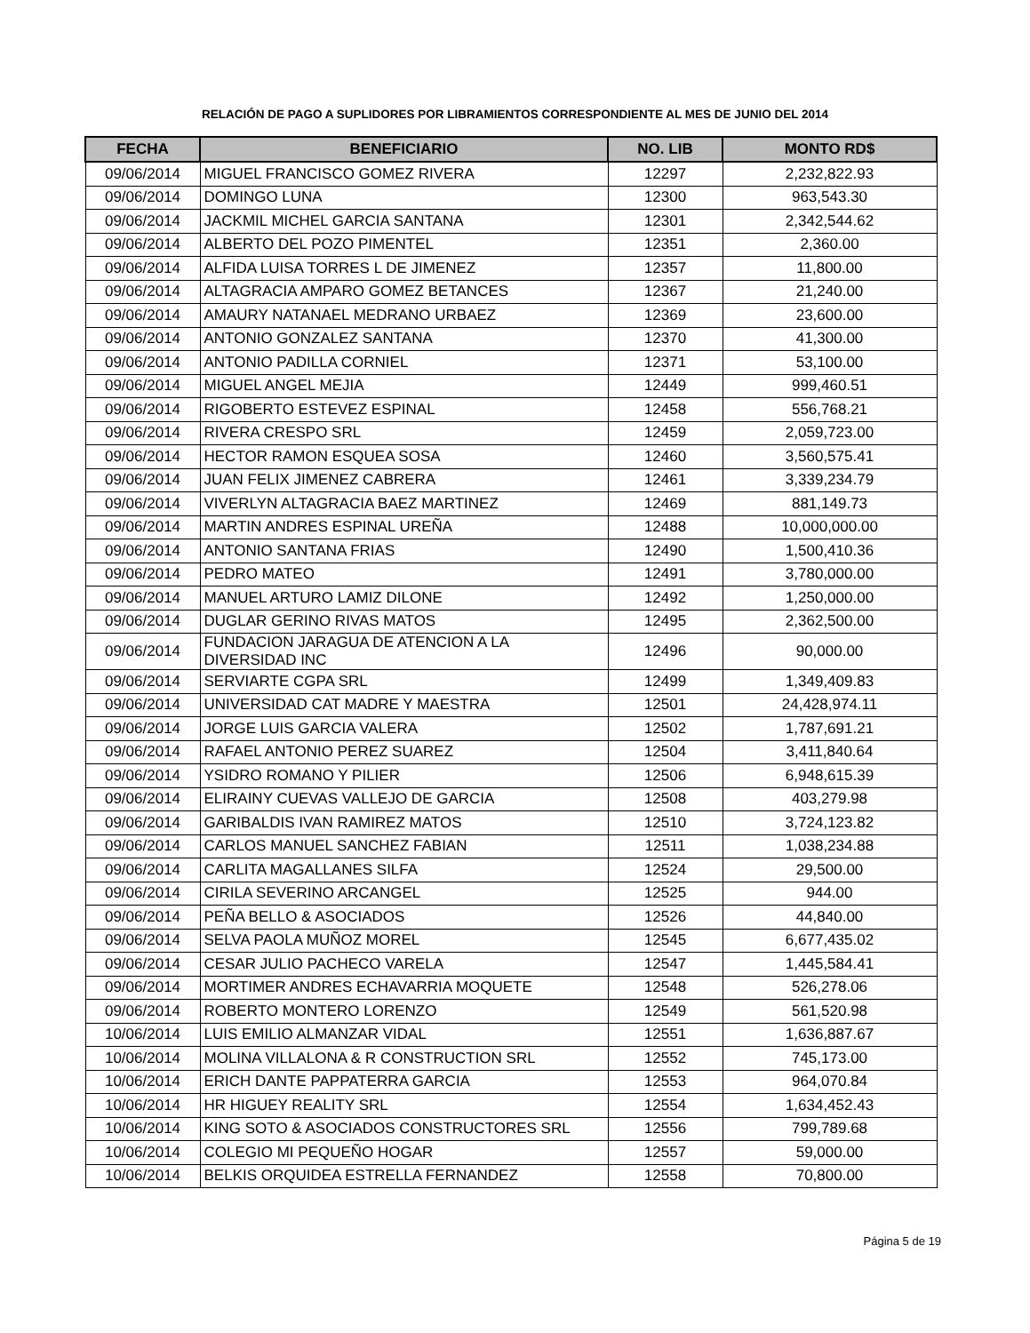RELACIÓN DE PAGO A SUPLIDORES POR LIBRAMIENTOS CORRESPONDIENTE AL MES DE JUNIO DEL 2014
| FECHA | BENEFICIARIO | NO. LIB | MONTO RD$ |
| --- | --- | --- | --- |
| 09/06/2014 | MIGUEL FRANCISCO GOMEZ RIVERA | 12297 | 2,232,822.93 |
| 09/06/2014 | DOMINGO LUNA | 12300 | 963,543.30 |
| 09/06/2014 | JACKMIL MICHEL GARCIA SANTANA | 12301 | 2,342,544.62 |
| 09/06/2014 | ALBERTO DEL POZO PIMENTEL | 12351 | 2,360.00 |
| 09/06/2014 | ALFIDA LUISA TORRES L DE JIMENEZ | 12357 | 11,800.00 |
| 09/06/2014 | ALTAGRACIA AMPARO GOMEZ BETANCES | 12367 | 21,240.00 |
| 09/06/2014 | AMAURY NATANAEL MEDRANO URBAEZ | 12369 | 23,600.00 |
| 09/06/2014 | ANTONIO GONZALEZ SANTANA | 12370 | 41,300.00 |
| 09/06/2014 | ANTONIO PADILLA CORNIEL | 12371 | 53,100.00 |
| 09/06/2014 | MIGUEL ANGEL MEJIA | 12449 | 999,460.51 |
| 09/06/2014 | RIGOBERTO ESTEVEZ ESPINAL | 12458 | 556,768.21 |
| 09/06/2014 | RIVERA CRESPO SRL | 12459 | 2,059,723.00 |
| 09/06/2014 | HECTOR RAMON ESQUEA SOSA | 12460 | 3,560,575.41 |
| 09/06/2014 | JUAN FELIX JIMENEZ CABRERA | 12461 | 3,339,234.79 |
| 09/06/2014 | VIVERLYN ALTAGRACIA BAEZ MARTINEZ | 12469 | 881,149.73 |
| 09/06/2014 | MARTIN ANDRES ESPINAL UREÑA | 12488 | 10,000,000.00 |
| 09/06/2014 | ANTONIO SANTANA FRIAS | 12490 | 1,500,410.36 |
| 09/06/2014 | PEDRO MATEO | 12491 | 3,780,000.00 |
| 09/06/2014 | MANUEL ARTURO LAMIZ DILONE | 12492 | 1,250,000.00 |
| 09/06/2014 | DUGLAR GERINO RIVAS MATOS | 12495 | 2,362,500.00 |
| 09/06/2014 | FUNDACION JARAGUA DE ATENCION A LA DIVERSIDAD INC | 12496 | 90,000.00 |
| 09/06/2014 | SERVIARTE CGPA SRL | 12499 | 1,349,409.83 |
| 09/06/2014 | UNIVERSIDAD CAT MADRE Y MAESTRA | 12501 | 24,428,974.11 |
| 09/06/2014 | JORGE LUIS GARCIA VALERA | 12502 | 1,787,691.21 |
| 09/06/2014 | RAFAEL ANTONIO PEREZ SUAREZ | 12504 | 3,411,840.64 |
| 09/06/2014 | YSIDRO ROMANO Y PILIER | 12506 | 6,948,615.39 |
| 09/06/2014 | ELIRAINY CUEVAS VALLEJO DE GARCIA | 12508 | 403,279.98 |
| 09/06/2014 | GARIBALDIS IVAN RAMIREZ MATOS | 12510 | 3,724,123.82 |
| 09/06/2014 | CARLOS MANUEL SANCHEZ FABIAN | 12511 | 1,038,234.88 |
| 09/06/2014 | CARLITA MAGALLANES SILFA | 12524 | 29,500.00 |
| 09/06/2014 | CIRILA SEVERINO ARCANGEL | 12525 | 944.00 |
| 09/06/2014 | PEÑA BELLO & ASOCIADOS | 12526 | 44,840.00 |
| 09/06/2014 | SELVA PAOLA MUÑOZ MOREL | 12545 | 6,677,435.02 |
| 09/06/2014 | CESAR JULIO PACHECO VARELA | 12547 | 1,445,584.41 |
| 09/06/2014 | MORTIMER ANDRES ECHAVARRIA MOQUETE | 12548 | 526,278.06 |
| 09/06/2014 | ROBERTO MONTERO LORENZO | 12549 | 561,520.98 |
| 10/06/2014 | LUIS EMILIO ALMANZAR VIDAL | 12551 | 1,636,887.67 |
| 10/06/2014 | MOLINA VILLALONA & R CONSTRUCTION SRL | 12552 | 745,173.00 |
| 10/06/2014 | ERICH DANTE PAPPATERRA GARCIA | 12553 | 964,070.84 |
| 10/06/2014 | HR HIGUEY REALITY SRL | 12554 | 1,634,452.43 |
| 10/06/2014 | KING SOTO & ASOCIADOS CONSTRUCTORES SRL | 12556 | 799,789.68 |
| 10/06/2014 | COLEGIO MI PEQUEÑO HOGAR | 12557 | 59,000.00 |
| 10/06/2014 | BELKIS ORQUIDEA ESTRELLA FERNANDEZ | 12558 | 70,800.00 |
Página 5 de 19